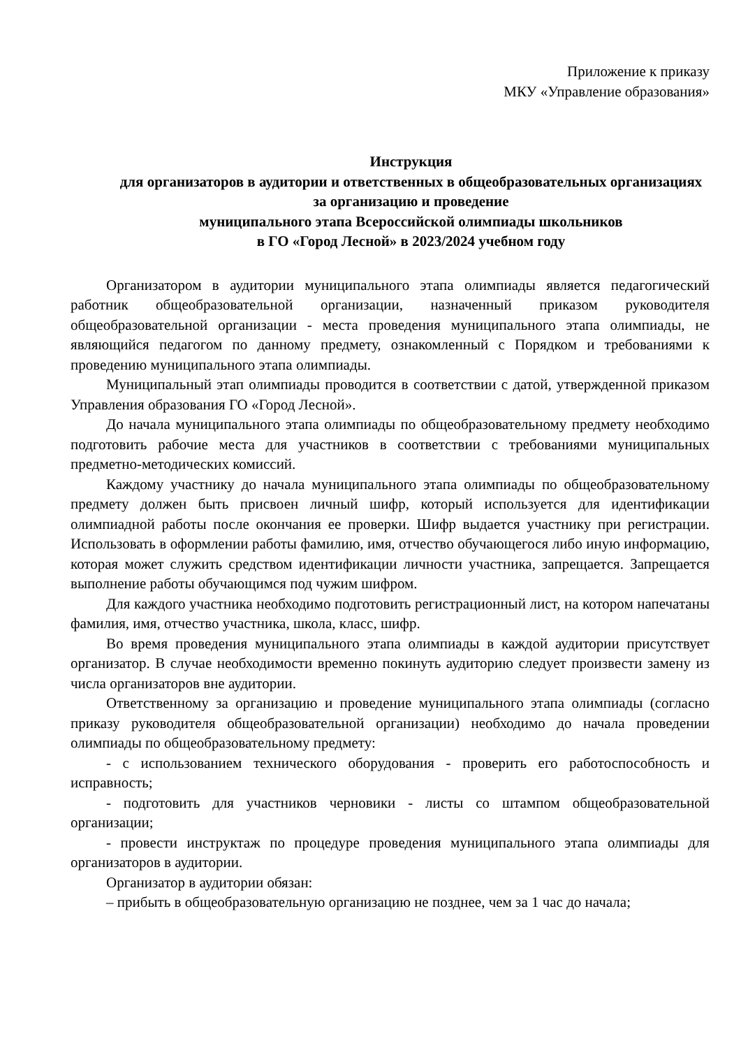Приложение к приказу
МКУ «Управление образования»
Инструкция
для организаторов в аудитории и ответственных в общеобразовательных организациях за организацию и проведение
муниципального этапа Всероссийской олимпиады школьников
в ГО «Город Лесной» в 2023/2024 учебном году
Организатором в аудитории муниципального этапа олимпиады является педагогический работник общеобразовательной организации, назначенный приказом руководителя общеобразовательной организации - места проведения муниципального этапа олимпиады, не являющийся педагогом по данному предмету, ознакомленный с Порядком и требованиями к проведению муниципального этапа олимпиады.
Муниципальный этап олимпиады проводится в соответствии с датой, утвержденной приказом Управления образования ГО «Город Лесной».
До начала муниципального этапа олимпиады по общеобразовательному предмету необходимо подготовить рабочие места для участников в соответствии с требованиями муниципальных предметно-методических комиссий.
Каждому участнику до начала муниципального этапа олимпиады по общеобразовательному предмету должен быть присвоен личный шифр, который используется для идентификации олимпиадной работы после окончания ее проверки. Шифр выдается участнику при регистрации. Использовать в оформлении работы фамилию, имя, отчество обучающегося либо иную информацию, которая может служить средством идентификации личности участника, запрещается. Запрещается выполнение работы обучающимся под чужим шифром.
Для каждого участника необходимо подготовить регистрационный лист, на котором напечатаны фамилия, имя, отчество участника, школа, класс, шифр.
Во время проведения муниципального этапа олимпиады в каждой аудитории присутствует организатор. В случае необходимости временно покинуть аудиторию следует произвести замену из числа организаторов вне аудитории.
Ответственному за организацию и проведение муниципального этапа олимпиады (согласно приказу руководителя общеобразовательной организации) необходимо до начала проведении олимпиады по общеобразовательному предмету:
- с использованием технического оборудования - проверить его работоспособность и исправность;
- подготовить для участников черновики - листы со штампом общеобразовательной организации;
- провести инструктаж по процедуре проведения муниципального этапа олимпиады для организаторов в аудитории.
Организатор в аудитории обязан:
– прибыть в общеобразовательную организацию не позднее, чем за 1 час до начала;